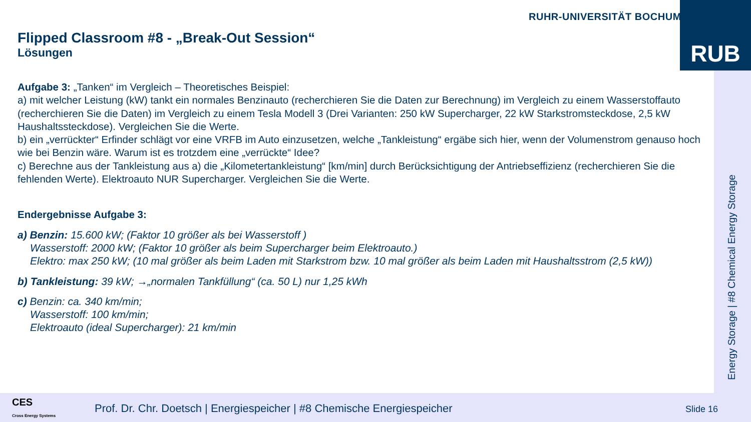RUHR-UNIVERSITÄT BOCHUM RUB
Flipped Classroom #8 - „Break-Out Session“
Lösungen
Aufgabe 3: „Tanken“ im Vergleich – Theoretisches Beispiel:
a) mit welcher Leistung (kW) tankt ein normales Benzinauto (recherchieren Sie die Daten zur Berechnung) im Vergleich zu einem Wasserstoffauto (recherchieren Sie die Daten) im Vergleich zu einem Tesla Modell 3 (Drei Varianten: 250 kW Supercharger, 22 kW Starkstromsteckdose, 2,5 kW Haushaltssteckdose). Vergleichen Sie die Werte.
b) ein „verrückter“ Erfinder schlägt vor eine VRFB im Auto einzusetzen, welche „Tankleistung“ ergäbe sich hier, wenn der Volumenstrom genauso hoch wie bei Benzin wäre. Warum ist es trotzdem eine „verrückte“ Idee?
c) Berechne aus der Tankleistung aus a) die „Kilometertankleistung“ [km/min] durch Berücksichtigung der Antriebseffizienz (recherchieren Sie die fehlenden Werte). Elektroauto NUR Supercharger. Vergleichen Sie die Werte.
Endergebnisse Aufgabe 3:
a) Benzin: 15.600 kW; (Faktor 10 größer als bei Wasserstoff )
Wasserstoff: 2000 kW; (Faktor 10 größer als beim Supercharger beim Elektroauto.)
Elektro: max 250 kW; (10 mal größer als beim Laden mit Starkstrom bzw. 10 mal größer als beim Laden mit Haushaltsstrom (2,5 kW))
b) Tankleistung: 39 kW; →„normalen Tankfüllung“ (ca. 50 L) nur 1,25 kWh
c) Benzin: ca. 340 km/min;
Wasserstoff: 100 km/min;
Elektroauto (ideal Supercharger): 21 km/min
Energy Storage | #8 Chemical Energy Storage
CES
Cross Energy Systems
Prof. Dr. Chr. Doetsch | Energiespeicher | #8 Chemische Energiespeicher
Slide 16